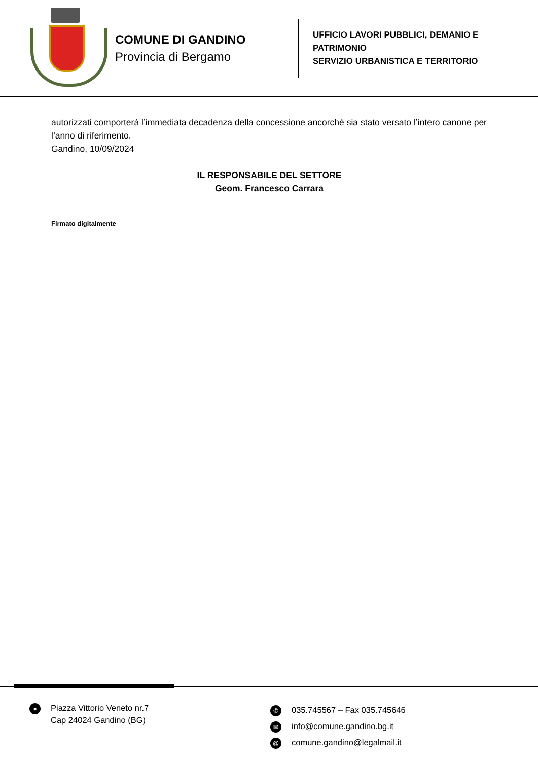COMUNE DI GANDINO
Provincia di Bergamo
UFFICIO LAVORI PUBBLICI, DEMANIO E
PATRIMONIO
SERVIZIO URBANISTICA E TERRITORIO
autorizzati comporterà l’immediata decadenza della concessione ancorché sia stato versato l’intero canone per l’anno di riferimento.
Gandino, 10/09/2024
IL RESPONSABILE DEL SETTORE
Geom. Francesco Carrara
Firmato digitalmente
●
Piazza Vittorio Veneto nr.7
Cap 24024 Gandino (BG)
✆ 035.745567 – Fax 035.745646
✉ info@comune.gandino.bg.it
@ comune.gandino@legalmail.it